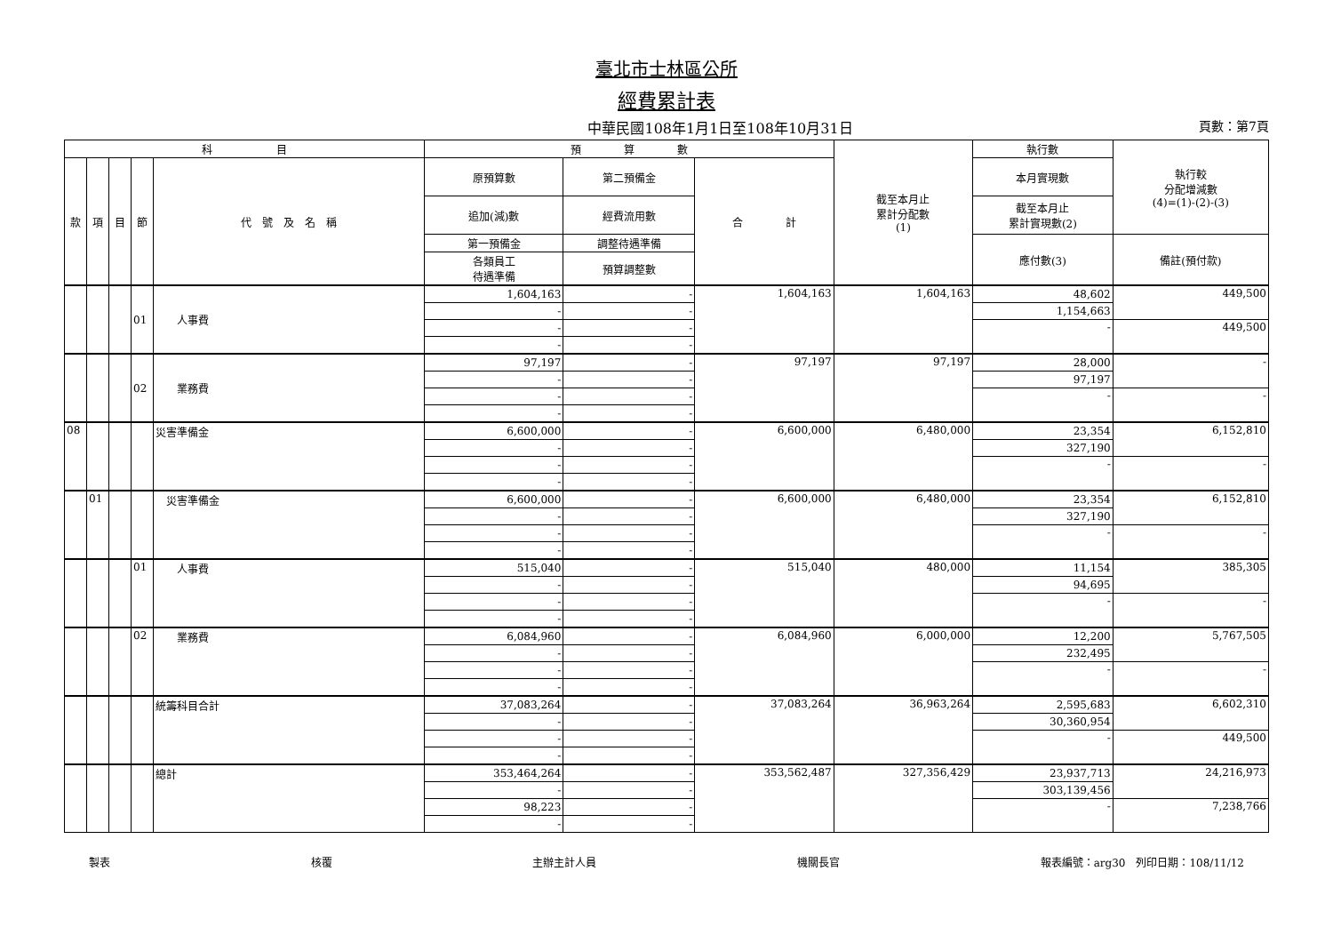臺北市士林區公所
經費累計表
中華民國108年1月1日至108年10月31日 頁數：第7頁
| 科 目 | | | | | 預 算 數 | | | 截至本月止 累計分配數 (1) | 執行數 | 執行較 分配增減數 (4)=(1)-(2)-(3) |
| --- | --- | --- | --- | --- | --- | --- | --- | --- | --- | --- |
| 款 | 項 | 目 | 節 | 代 號 及 名 稱 | 原預算數 | 第二預備金 | 合 計 | | 本月實現數 | |
| | | | | | 追加(減)數 | 經費流用數 | | | 截至本月止 累計實現數(2) | |
| | | | | | 第一預備金 | 調整待遇準備 | | | 應付數(3) | 備註(預付款) |
| | | | | | 各類員工 待遇準備 | 預算調整數 | | | | |
| | | | 01 | 人事費 | 1,604,163 | - | 1,604,163 | 1,604,163 | 48,602 | 449,500 |
| | | | | | - | - | | | 1,154,663 | |
| | | | | | - | - | | | - | 449,500 |
| | | | | | - | - | | | | |
| | | | 02 | 業務費 | 97,197 | - | 97,197 | 97,197 | 28,000 | - |
| | | | | | - | - | | | 97,197 | |
| | | | | | - | - | | | - | - |
| | | | | | - | - | | | | |
| 08 | | | | 災害準備金 | 6,600,000 | - | 6,600,000 | 6,480,000 | 23,354 | 6,152,810 |
| | | | | | - | - | | | 327,190 | |
| | | | | | - | - | | | - | - |
| | | | | | - | - | | | | |
| | 01 | | | 災害準備金 | 6,600,000 | - | 6,600,000 | 6,480,000 | 23,354 | 6,152,810 |
| | | | | | - | - | | | 327,190 | |
| | | | | | - | - | | | - | - |
| | | | | | - | - | | | | |
| | | | 01 | 人事費 | 515,040 | - | 515,040 | 480,000 | 11,154 | 385,305 |
| | | | | | - | - | | | 94,695 | |
| | | | | | - | - | | | - | - |
| | | | | | - | - | | | | |
| | | | 02 | 業務費 | 6,084,960 | - | 6,084,960 | 6,000,000 | 12,200 | 5,767,505 |
| | | | | | - | - | | | 232,495 | |
| | | | | | - | - | | | - | - |
| | | | | | - | - | | | | |
| | | | | 統籌科目合計 | 37,083,264 | - | 37,083,264 | 36,963,264 | 2,595,683 | 6,602,310 |
| | | | | | - | - | | | 30,360,954 | |
| | | | | | - | - | | | - | 449,500 |
| | | | | | - | - | | | | |
| | | | | 總計 | 353,464,264 | - | 353,562,487 | 327,356,429 | 23,937,713 | 24,216,973 |
| | | | | | - | - | | | 303,139,456 | |
| | | | | | 98,223 | - | | | - | 7,238,766 |
| | | | | | - | - | | | | |
製表 核覆 主辦主計人員 機關長官 報表編號：arg30　列印日期：108/11/12